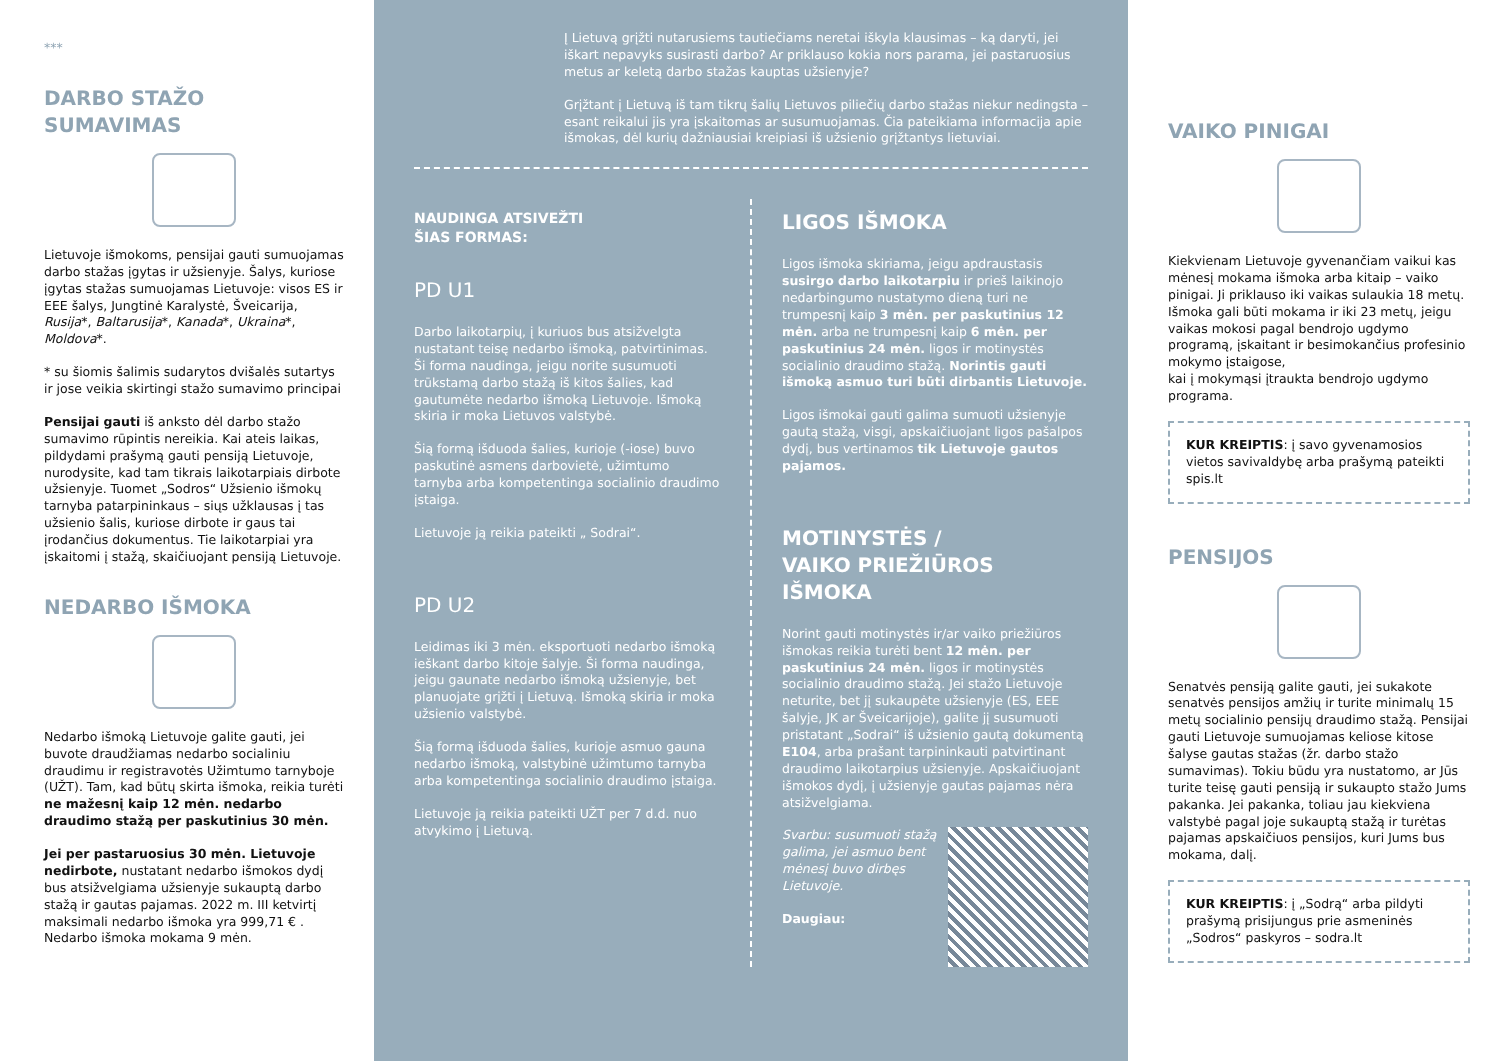***
DARBO STAŽO SUMAVIMAS
Lietuvoje išmokoms, pensijai gauti sumuojamas darbo stažas įgytas ir užsienyje. Šalys, kuriose įgytas stažas sumuojamas Lietuvoje: visos ES ir EEE šalys, Jungtinė Karalystė, Šveicarija, Rusija*, Baltarusija*, Kanada*, Ukraina*, Moldova*.
* su šiomis šalimis sudarytos dvišalės sutartys ir jose veikia skirtingi stažo sumavimo principai
Pensijai gauti iš anksto dėl darbo stažo sumavimo rūpintis nereikia. Kai ateis laikas, pildydami prašymą gauti pensiją Lietuvoje, nurodysite, kad tam tikrais laikotarpiais dirbote užsienyje. Tuomet „Sodros“ Užsienio išmokų tarnyba patarpininkaus – siųs užklausas į tas užsienio šalis, kuriose dirbote ir gaus tai įrodančius dokumentus. Tie laikotarpiai yra įskaitomi į stažą, skaičiuojant pensiją Lietuvoje.
NEDARBO IŠMOKA
Nedarbo išmoką Lietuvoje galite gauti, jei buvote draudžiamas nedarbo socialiniu draudimu ir registravotės Užimtumo tarnyboje (UŽT). Tam, kad būtų skirta išmoka, reikia turėti ne mažesnį kaip 12 mėn. nedarbo draudimo stažą per paskutinius 30 mėn.
Jei per pastaruosius 30 mėn. Lietuvoje nedirbote, nustatant nedarbo išmokos dydį bus atsižvelgiama užsienyje sukauptą darbo stažą ir gautas pajamas. 2022 m. III ketvirtį maksimali nedarbo išmoka yra 999,71 € . Nedarbo išmoka mokama 9 mėn.
Į Lietuvą grįžti nutarusiems tautiečiams neretai iškyla klausimas – ką daryti, jei iškart nepavyks susirasti darbo? Ar priklauso kokia nors parama, jei pastaruosius metus ar keletą darbo stažas kauptas užsienyje?
Grįžtant į Lietuvą iš tam tikrų šalių Lietuvos piliečių darbo stažas niekur nedingsta – esant reikalui jis yra įskaitomas ar susumuojamas. Čia pateikiama informacija apie išmokas, dėl kurių dažniausiai kreipiasi iš užsienio grįžtantys lietuviai.
NAUDINGA ATSIVEŽTI
ŠIAS FORMAS:
PD U1
Darbo laikotarpių, į kuriuos bus atsižvelgta nustatant teisę nedarbo išmoką, patvirtinimas. Ši forma naudinga, jeigu norite susumuoti trūkstamą darbo stažą iš kitos šalies, kad gautumėte nedarbo išmoką Lietuvoje. Išmoką skiria ir moka Lietuvos valstybė.
Šią formą išduoda šalies, kurioje (-iose) buvo paskutinė asmens darbovietė, užimtumo tarnyba arba kompetentinga socialinio draudimo įstaiga.
Lietuvoje ją reikia pateikti „ Sodrai“.
PD U2
Leidimas iki 3 mėn. eksportuoti nedarbo išmoką ieškant darbo kitoje šalyje. Ši forma naudinga, jeigu gaunate nedarbo išmoką užsienyje, bet planuojate grįžti į Lietuvą. Išmoką skiria ir moka užsienio valstybė.
Šią formą išduoda šalies, kurioje asmuo gauna nedarbo išmoką, valstybinė užimtumo tarnyba arba kompetentinga socialinio draudimo įstaiga.
Lietuvoje ją reikia pateikti UŽT per 7 d.d. nuo atvykimo į Lietuvą.
LIGOS IŠMOKA
Ligos išmoka skiriama, jeigu apdraustasis susirgo darbo laikotarpiu ir prieš laikinojo nedarbingumo nustatymo dieną turi ne trumpesnį kaip 3 mėn. per paskutinius 12 mėn. arba ne trumpesnį kaip 6 mėn. per paskutinius 24 mėn. ligos ir motinystės socialinio draudimo stažą. Norintis gauti išmoką asmuo turi būti dirbantis Lietuvoje.
Ligos išmokai gauti galima sumuoti užsienyje gautą stažą, visgi, apskaičiuojant ligos pašalpos dydį, bus vertinamos tik Lietuvoje gautos pajamos.
MOTINYSTĖS /
VAIKO PRIEŽIŪROS IŠMOKA
Norint gauti motinystės ir/ar vaiko priežiūros išmokas reikia turėti bent 12 mėn. per paskutinius 24 mėn. ligos ir motinystės socialinio draudimo stažą. Jei stažo Lietuvoje neturite, bet jį sukaupėte užsienyje (ES, EEE šalyje, JK ar Šveicarijoje), galite jį susumuoti pristatant „Sodrai“ iš užsienio gautą dokumentą E104, arba prašant tarpininkauti patvirtinant draudimo laikotarpius užsienyje. Apskaičiuojant išmokos dydį, į užsienyje gautas pajamas nėra atsižvelgiama.
Svarbu: susumuoti stažą galima, jei asmuo bent mėnesį buvo dirbęs Lietuvoje.
Daugiau:
VAIKO PINIGAI
Kiekvienam Lietuvoje gyvenančiam vaikui kas mėnesį mokama išmoka arba kitaip – vaiko pinigai. Ji priklauso iki vaikas sulaukia 18 metų. Išmoka gali būti mokama ir iki 23 metų, jeigu vaikas mokosi pagal bendrojo ugdymo programą, įskaitant ir besimokančius profesinio mokymo įstaigose,
kai į mokymąsi įtraukta bendrojo ugdymo programa.
KUR KREIPTIS: į savo gyvenamosios vietos savivaldybę arba prašymą pateikti spis.lt
PENSIJOS
Senatvės pensiją galite gauti, jei sukakote senatvės pensijos amžių ir turite minimalų 15 metų socialinio pensijų draudimo stažą. Pensijai gauti Lietuvoje sumuojamas keliose kitose šalyse gautas stažas (žr. darbo stažo sumavimas). Tokiu būdu yra nustatomo, ar Jūs turite teisę gauti pensiją ir sukaupto stažo Jums pakanka. Jei pakanka, toliau jau kiekviena valstybė pagal joje sukauptą stažą ir turėtas pajamas apskaičiuos pensijos, kuri Jums bus mokama, dalį.
KUR KREIPTIS: į „Sodrą“ arba pildyti prašymą prisijungus prie asmeninės „Sodros“ paskyros – sodra.lt